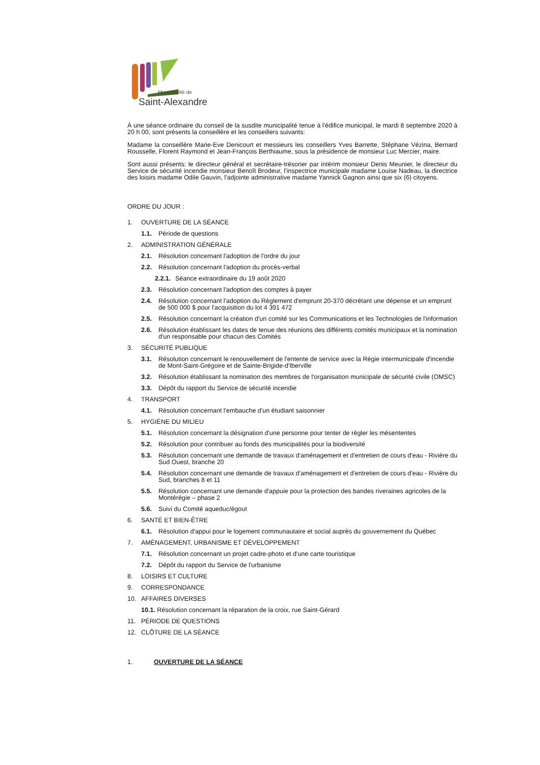Municipalité de
Saint-Alexandre
À une séance ordinaire du conseil de la susdite municipalité tenue à l'édifice municipal, le mardi 8 septembre 2020 à 20 h 00, sont présents la conseillère et les conseillers suivants:
Madame la conseillère Marie-Eve Denicourt et messieurs les conseillers Yves Barrette, Stéphane Vézina, Bernard Rousselle, Florent Raymond et Jean-François Berthiaume, sous la présidence de monsieur Luc Mercier, maire.
Sont aussi présents: le directeur général et secrétaire-trésorier par intérim monsieur Denis Meunier, le directeur du Service de sécurité incendie monsieur Benoît Brodeur, l'inspectrice municipale madame Louise Nadeau, la directrice des loisirs madame Odile Gauvin, l'adjointe administrative madame Yannick Gagnon ainsi que six (6) citoyens.
ORDRE DU JOUR :
1. OUVERTURE DE LA SÉANCE
1.1. Période de questions
2. ADMINISTRATION GÉNÉRALE
2.1. Résolution concernant l'adoption de l'ordre du jour
2.2. Résolution concernant l'adoption du procès-verbal
2.2.1. Séance extraordinaire du 19 août 2020
2.3. Résolution concernant l'adoption des comptes à payer
2.4. Résolution concernant l'adoption du Règlement d'emprunt 20-370 décrétant une dépense et un emprunt de 500 000 $ pour l'acquisition du lot 4 391 472
2.5. Résolution concernant la création d'un comité sur les Communications et les Technologies de l'information
2.6. Résolution établissant les dates de tenue des réunions des différents comités municipaux et la nomination d'un responsable pour chacun des Comités
3. SÉCURITÉ PUBLIQUE
3.1. Résolution concernant le renouvellement de l'entente de service avec la Régie intermunicipale d'incendie de Mont-Saint-Grégoire et de Sainte-Brigide-d'Iberville
3.2. Résolution établissant la nomination des membres de l'organisation municipale de sécurité civile (OMSC)
3.3. Dépôt du rapport du Service de sécurité incendie
4. TRANSPORT
4.1. Résolution concernant l'embauche d'un étudiant saisonnier
5. HYGIÈNE DU MILIEU
5.1. Résolution concernant la désignation d'une personne pour tenter de régler les mésententes
5.2. Résolution pour contribuer au fonds des municipalités pour la biodiversité
5.3. Résolution concernant une demande de travaux d'aménagement et d'entretien de cours d'eau - Rivière du Sud Ouest, branche 20
5.4. Résolution concernant une demande de travaux d'aménagement et d'entretien de cours d'eau - Rivière du Sud, branches 8 et 11
5.5. Résolution concernant une demande d'appuie pour la protection des bandes riveraines agricoles de la Montérégie – phase 2
5.6. Suivi du Comité aqueduc/égout
6. SANTÉ ET BIEN-ÊTRE
6.1. Résolution d'appui pour le logement communautaire et social auprès du gouvernement du Québec
7. AMÉNAGEMENT, URBANISME ET DÉVELOPPEMENT
7.1. Résolution concernant un projet cadre-photo et d'une carte touristique
7.2. Dépôt du rapport du Service de l'urbanisme
8. LOISIRS ET CULTURE
9. CORRESPONDANCE
10. AFFAIRES DIVERSES
10.1. Résolution concernant la réparation de la croix, rue Saint-Gérard
11. PÉRIODE DE QUESTIONS
12. CLÔTURE DE LA SÉANCE
1. OUVERTURE DE LA SÉANCE